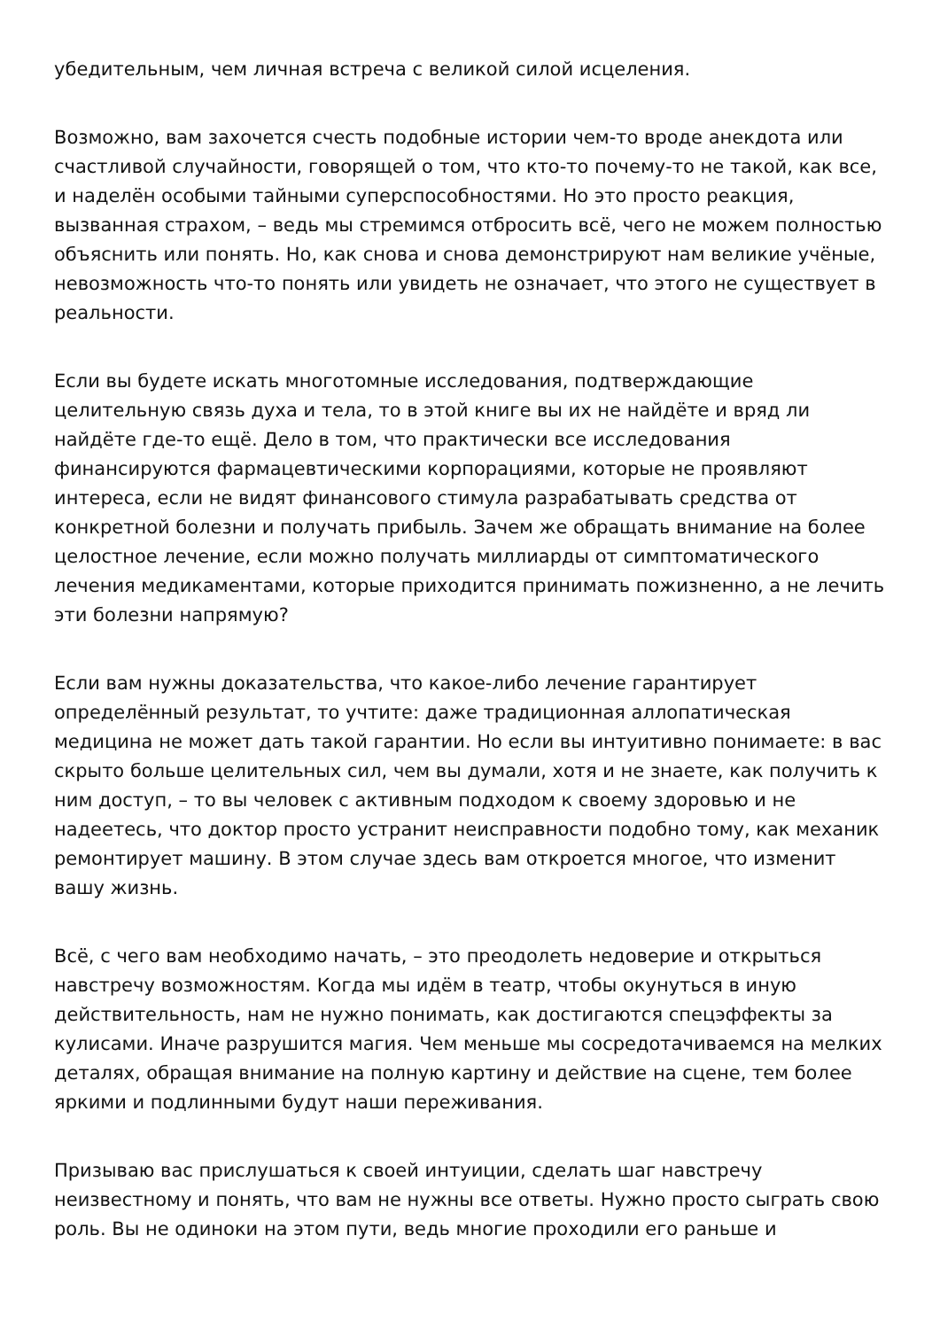убедительным, чем личная встреча с великой силой исцеления.
Возможно, вам захочется счесть подобные истории чем-то вроде анекдота или счастливой случайности, говорящей о том, что кто-то почему-то не такой, как все, и наделён особыми тайными суперспособностями. Но это просто реакция, вызванная страхом, – ведь мы стремимся отбросить всё, чего не можем полностью объяснить или понять. Но, как снова и снова демонстрируют нам великие учёные, невозможность что-то понять или увидеть не означает, что этого не существует в реальности.
Если вы будете искать многотомные исследования, подтверждающие целительную связь духа и тела, то в этой книге вы их не найдёте и вряд ли найдёте где-то ещё. Дело в том, что практически все исследования финансируются фармацевтическими корпорациями, которые не проявляют интереса, если не видят финансового стимула разрабатывать средства от конкретной болезни и получать прибыль. Зачем же обращать внимание на более целостное лечение, если можно получать миллиарды от симптоматического лечения медикаментами, которые приходится принимать пожизненно, а не лечить эти болезни напрямую?
Если вам нужны доказательства, что какое-либо лечение гарантирует определённый результат, то учтите: даже традиционная аллопатическая медицина не может дать такой гарантии. Но если вы интуитивно понимаете: в вас скрыто больше целительных сил, чем вы думали, хотя и не знаете, как получить к ним доступ, – то вы человек с активным подходом к своему здоровью и не надеетесь, что доктор просто устранит неисправности подобно тому, как механик ремонтирует машину. В этом случае здесь вам откроется многое, что изменит вашу жизнь.
Всё, с чего вам необходимо начать, – это преодолеть недоверие и открыться навстречу возможностям. Когда мы идём в театр, чтобы окунуться в иную действительность, нам не нужно понимать, как достигаются спецэффекты за кулисами. Иначе разрушится магия. Чем меньше мы сосредотачиваемся на мелких деталях, обращая внимание на полную картину и действие на сцене, тем более яркими и подлинными будут наши переживания.
Призываю вас прислушаться к своей интуиции, сделать шаг навстречу неизвестному и понять, что вам не нужны все ответы. Нужно просто сыграть свою роль. Вы не одиноки на этом пути, ведь многие проходили его раньше и